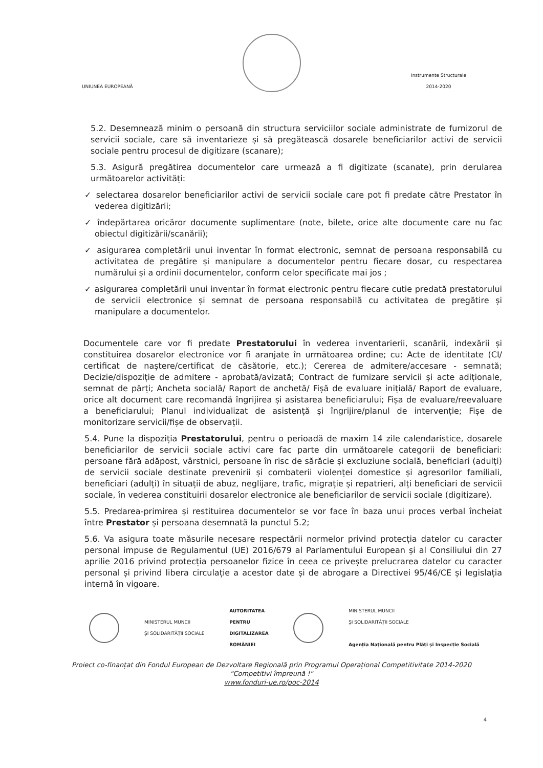UNIUNEA EUROPEANĂ
Instrumente Structurale
2014-2020
5.2. Desemnează minim o persoană din structura serviciilor sociale administrate de furnizorul de servicii sociale, care să inventarieze și să pregătească dosarele beneficiarilor activi de servicii sociale pentru procesul de digitizare (scanare);
5.3. Asigură pregătirea documentelor care urmează a fi digitizate (scanate), prin derularea următoarelor activități:
✓ selectarea dosarelor beneficiarilor activi de servicii sociale care pot fi predate către Prestator în vederea digitizării;
✓ îndepărtarea oricăror documente suplimentare (note, bilete, orice alte documente care nu fac obiectul digitizării/scanării);
✓ asigurarea completării unui inventar în format electronic, semnat de persoana responsabilă cu activitatea de pregătire și manipulare a documentelor pentru fiecare dosar, cu respectarea numărului și a ordinii documentelor, conform celor specificate mai jos ;
✓ asigurarea completării unui inventar în format electronic pentru fiecare cutie predată prestatorului de servicii electronice și semnat de persoana responsabilă cu activitatea de pregătire și manipulare a documentelor.
Documentele care vor fi predate Prestatorului în vederea inventarierii, scanării, indexării și constituirea dosarelor electronice vor fi aranjate în următoarea ordine; cu: Acte de identitate (CI/ certificat de naștere/certificat de căsătorie, etc.); Cererea de admitere/accesare - semnată; Decizie/dispoziție de admitere - aprobată/avizată; Contract de furnizare servicii și acte adiționale, semnat de părți; Ancheta socială/ Raport de anchetă/ Fișă de evaluare inițială/ Raport de evaluare, orice alt document care recomandă îngrijirea și asistarea beneficiarului; Fișa de evaluare/reevaluare a beneficiarului; Planul individualizat de asistență și îngrijire/planul de intervenție; Fișe de monitorizare servicii/fișe de observații.
5.4. Pune la dispoziția Prestatorului, pentru o perioadă de maxim 14 zile calendaristice, dosarele beneficiarilor de servicii sociale activi care fac parte din următoarele categorii de beneficiari: persoane fără adăpost, vârstnici, persoane în risc de sărăcie și excluziune socială, beneficiari (adulți) de servicii sociale destinate prevenirii și combaterii violenței domestice și agresorilor familiali, beneficiari (adulți) în situații de abuz, neglijare, trafic, migrație și repatrieri, alți beneficiari de servicii sociale, în vederea constituirii dosarelor electronice ale beneficiarilor de servicii sociale (digitizare).
5.5. Predarea-primirea și restituirea documentelor se vor face în baza unui proces verbal încheiat între Prestator și persoana desemnată la punctul 5.2;
5.6. Va asigura toate măsurile necesare respectării normelor privind protecția datelor cu caracter personal impuse de Regulamentul (UE) 2016/679 al Parlamentului European și al Consiliului din 27 aprilie 2016 privind protecția persoanelor fizice în ceea ce privește prelucrarea datelor cu caracter personal și privind libera circulație a acestor date și de abrogare a Directivei 95/46/CE și legislația internă în vigoare.
MINISTERUL MUNCII
ȘI SOLIDARITĂȚII SOCIALE
AUTORITATEA
PENTRU
DIGITALIZAREA
ROMÂNIEI
MINISTERUL MUNCII
ȘI SOLIDARITĂȚII SOCIALE
Agenția Națională pentru Plăți și Inspecție Socială
Proiect co-finanțat din Fondul European de Dezvoltare Regională prin Programul Operațional Competitivitate 2014-2020
"Competitivi împreună !"
www.fonduri-ue.ro/poc-2014
4